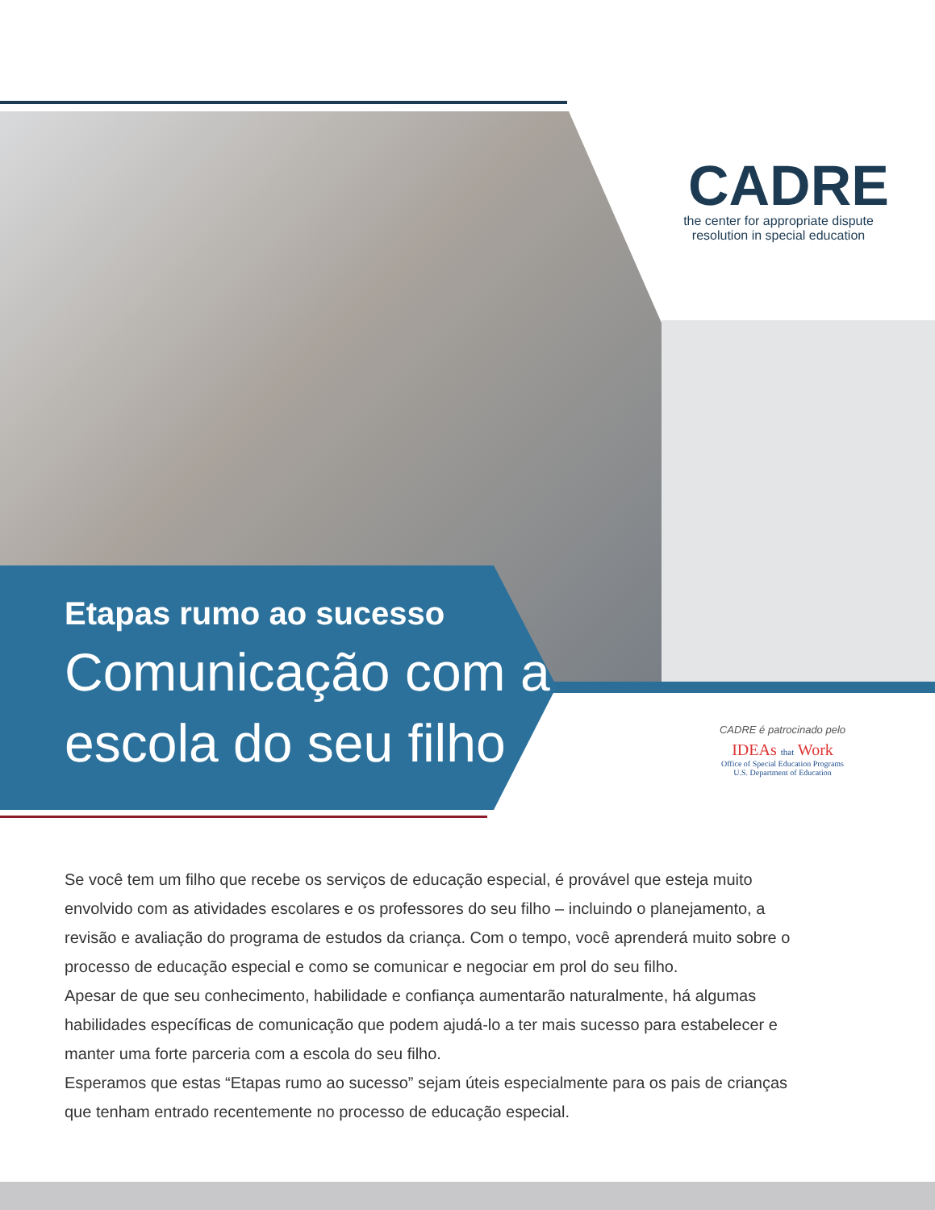CADRE
the center for appropriate dispute
resolution in special education
Etapas rumo ao sucesso
Comunicação com a
escola do seu filho
CADRE é patrocinado pelo
IDEAs that Work
Office of Special Education Programs
U.S. Department of Education
Se você tem um filho que recebe os serviços de educação especial, é provável que esteja muito envolvido com as atividades escolares e os professores do seu filho – incluindo o planejamento, a revisão e avaliação do programa de estudos da criança. Com o tempo, você aprenderá muito sobre o processo de educação especial e como se comunicar e negociar em prol do seu filho.
Apesar de que seu conhecimento, habilidade e confiança aumentarão naturalmente, há algumas habilidades específicas de comunicação que podem ajudá-lo a ter mais sucesso para estabelecer e manter uma forte parceria com a escola do seu filho.
Esperamos que estas “Etapas rumo ao sucesso” sejam úteis especialmente para os pais de crianças que tenham entrado recentemente no processo de educação especial.